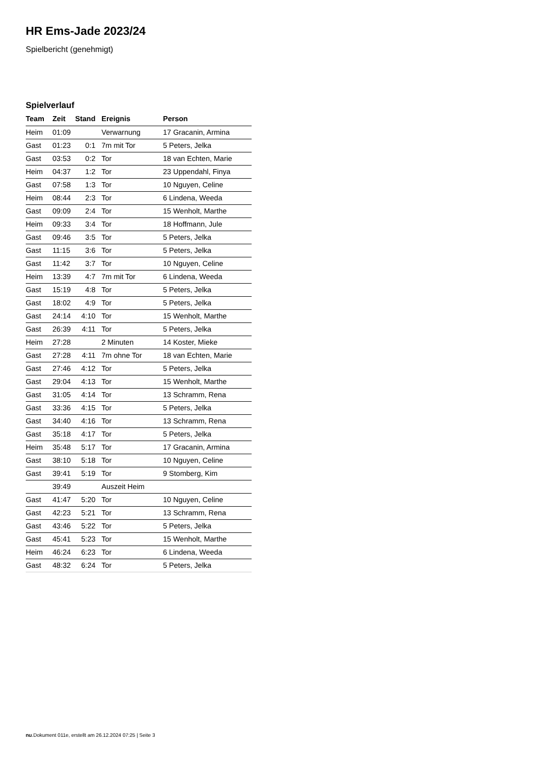HR Ems-Jade 2023/24
Spielbericht (genehmigt)
Spielverlauf
| Team | Zeit | Stand | Ereignis | Person |
| --- | --- | --- | --- | --- |
| Heim | 01:09 | | Verwarnung | 17 Gracanin, Armina |
| Gast | 01:23 | 0:1 | 7m mit Tor | 5 Peters, Jelka |
| Gast | 03:53 | 0:2 | Tor | 18 van Echten, Marie |
| Heim | 04:37 | 1:2 | Tor | 23 Uppendahl, Finya |
| Gast | 07:58 | 1:3 | Tor | 10 Nguyen, Celine |
| Heim | 08:44 | 2:3 | Tor | 6 Lindena, Weeda |
| Gast | 09:09 | 2:4 | Tor | 15 Wenholt, Marthe |
| Heim | 09:33 | 3:4 | Tor | 18 Hoffmann, Jule |
| Gast | 09:46 | 3:5 | Tor | 5 Peters, Jelka |
| Gast | 11:15 | 3:6 | Tor | 5 Peters, Jelka |
| Gast | 11:42 | 3:7 | Tor | 10 Nguyen, Celine |
| Heim | 13:39 | 4:7 | 7m mit Tor | 6 Lindena, Weeda |
| Gast | 15:19 | 4:8 | Tor | 5 Peters, Jelka |
| Gast | 18:02 | 4:9 | Tor | 5 Peters, Jelka |
| Gast | 24:14 | 4:10 | Tor | 15 Wenholt, Marthe |
| Gast | 26:39 | 4:11 | Tor | 5 Peters, Jelka |
| Heim | 27:28 | | 2 Minuten | 14 Koster, Mieke |
| Gast | 27:28 | 4:11 | 7m ohne Tor | 18 van Echten, Marie |
| Gast | 27:46 | 4:12 | Tor | 5 Peters, Jelka |
| Gast | 29:04 | 4:13 | Tor | 15 Wenholt, Marthe |
| Gast | 31:05 | 4:14 | Tor | 13 Schramm, Rena |
| Gast | 33:36 | 4:15 | Tor | 5 Peters, Jelka |
| Gast | 34:40 | 4:16 | Tor | 13 Schramm, Rena |
| Gast | 35:18 | 4:17 | Tor | 5 Peters, Jelka |
| Heim | 35:48 | 5:17 | Tor | 17 Gracanin, Armina |
| Gast | 38:10 | 5:18 | Tor | 10 Nguyen, Celine |
| Gast | 39:41 | 5:19 | Tor | 9 Stomberg, Kim |
| | 39:49 | | Auszeit Heim | |
| Gast | 41:47 | 5:20 | Tor | 10 Nguyen, Celine |
| Gast | 42:23 | 5:21 | Tor | 13 Schramm, Rena |
| Gast | 43:46 | 5:22 | Tor | 5 Peters, Jelka |
| Gast | 45:41 | 5:23 | Tor | 15 Wenholt, Marthe |
| Heim | 46:24 | 6:23 | Tor | 6 Lindena, Weeda |
| Gast | 48:32 | 6:24 | Tor | 5 Peters, Jelka |
nu.Dokument 011e, erstellt am 26.12.2024 07:25 | Seite 3